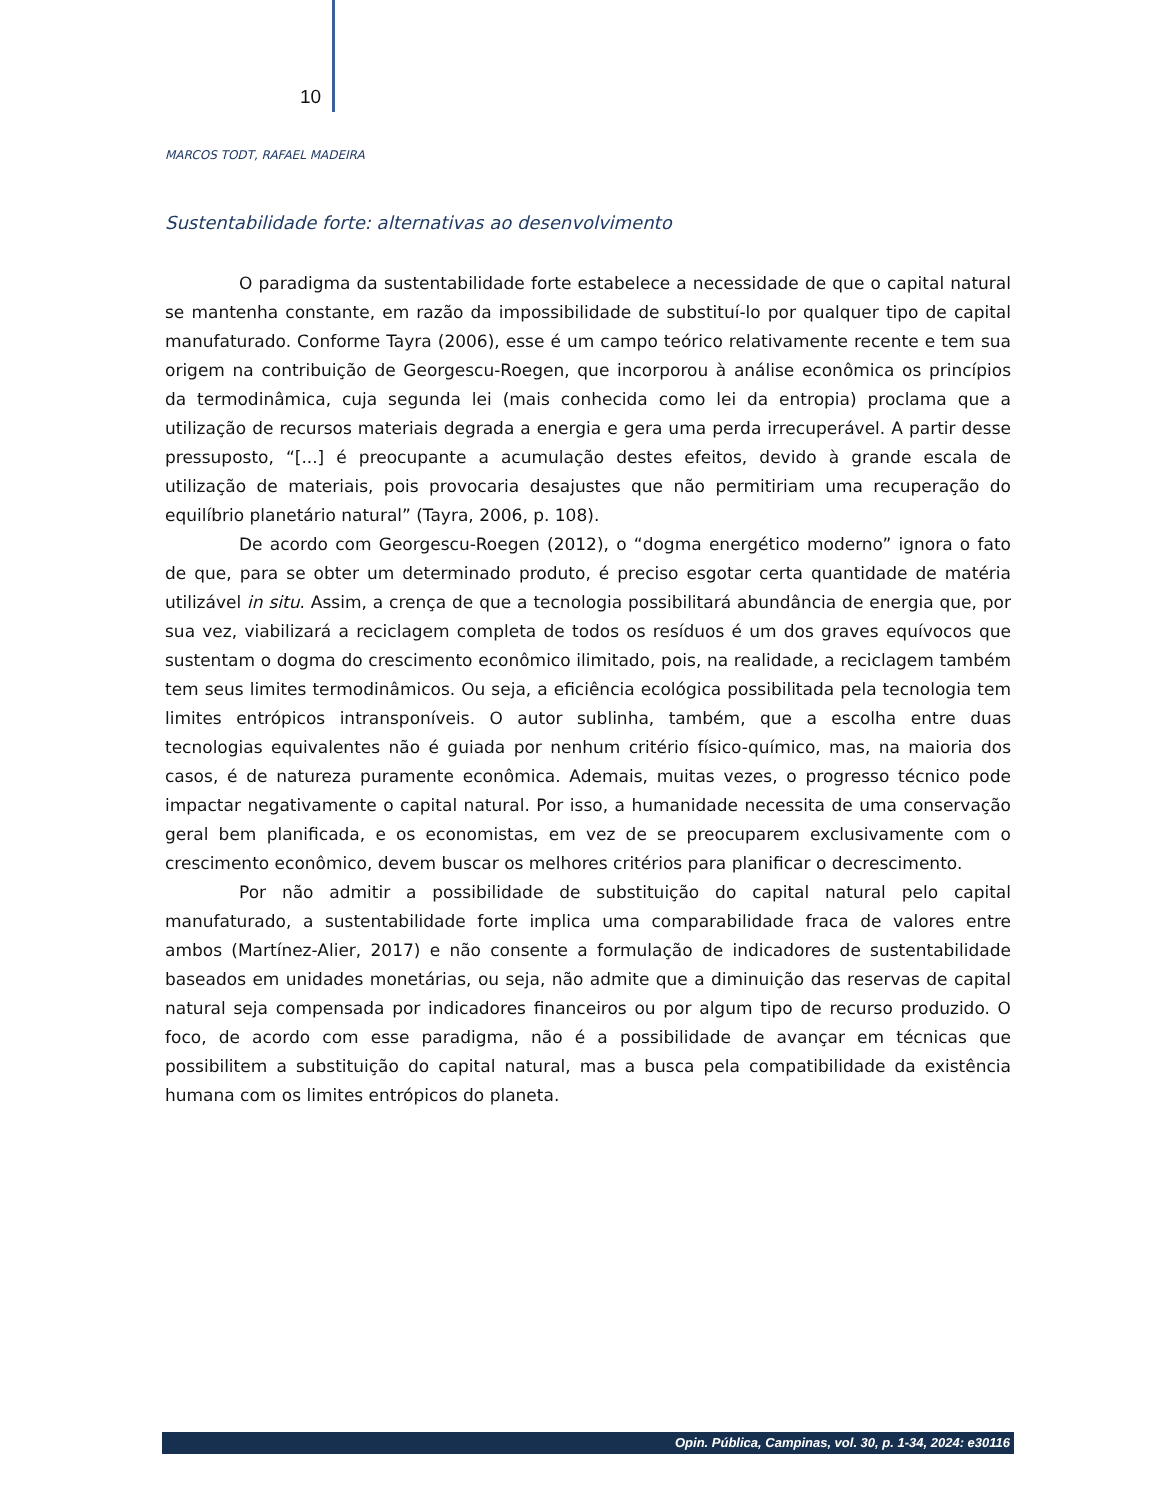10
MARCOS TODT, RAFAEL MADEIRA
Sustentabilidade forte: alternativas ao desenvolvimento
O paradigma da sustentabilidade forte estabelece a necessidade de que o capital natural se mantenha constante, em razão da impossibilidade de substituí-lo por qualquer tipo de capital manufaturado. Conforme Tayra (2006), esse é um campo teórico relativamente recente e tem sua origem na contribuição de Georgescu-Roegen, que incorporou à análise econômica os princípios da termodinâmica, cuja segunda lei (mais conhecida como lei da entropia) proclama que a utilização de recursos materiais degrada a energia e gera uma perda irrecuperável. A partir desse pressuposto, “[...] é preocupante a acumulação destes efeitos, devido à grande escala de utilização de materiais, pois provocaria desajustes que não permitiriam uma recuperação do equilíbrio planetário natural” (Tayra, 2006, p. 108).
De acordo com Georgescu-Roegen (2012), o “dogma energético moderno” ignora o fato de que, para se obter um determinado produto, é preciso esgotar certa quantidade de matéria utilizável in situ. Assim, a crença de que a tecnologia possibilitará abundância de energia que, por sua vez, viabilizará a reciclagem completa de todos os resíduos é um dos graves equívocos que sustentam o dogma do crescimento econômico ilimitado, pois, na realidade, a reciclagem também tem seus limites termodinâmicos. Ou seja, a eficiência ecológica possibilitada pela tecnologia tem limites entrópicos intransponíveis. O autor sublinha, também, que a escolha entre duas tecnologias equivalentes não é guiada por nenhum critério físico-químico, mas, na maioria dos casos, é de natureza puramente econômica. Ademais, muitas vezes, o progresso técnico pode impactar negativamente o capital natural. Por isso, a humanidade necessita de uma conservação geral bem planificada, e os economistas, em vez de se preocuparem exclusivamente com o crescimento econômico, devem buscar os melhores critérios para planificar o decrescimento.
Por não admitir a possibilidade de substituição do capital natural pelo capital manufaturado, a sustentabilidade forte implica uma comparabilidade fraca de valores entre ambos (Martínez-Alier, 2017) e não consente a formulação de indicadores de sustentabilidade baseados em unidades monetárias, ou seja, não admite que a diminuição das reservas de capital natural seja compensada por indicadores financeiros ou por algum tipo de recurso produzido. O foco, de acordo com esse paradigma, não é a possibilidade de avançar em técnicas que possibilitem a substituição do capital natural, mas a busca pela compatibilidade da existência humana com os limites entrópicos do planeta.
Opin. Pública, Campinas, vol. 30, p. 1-34, 2024: e30116